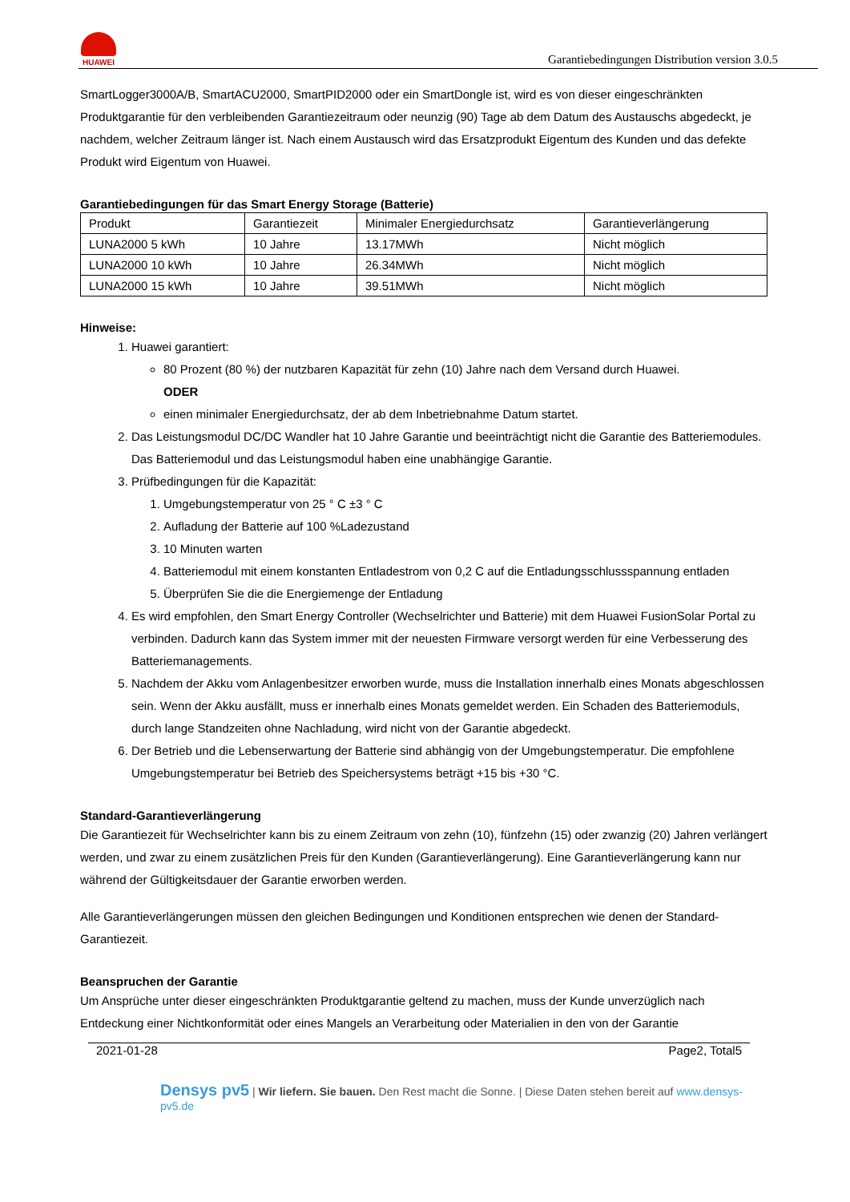HUAWEI
Garantiebedingungen Distribution version 3.0.5
SmartLogger3000A/B, SmartACU2000, SmartPID2000 oder ein SmartDongle ist, wird es von dieser eingeschränkten Produktgarantie für den verbleibenden Garantiezeitraum oder neunzig (90) Tage ab dem Datum des Austauschs abgedeckt, je nachdem, welcher Zeitraum länger ist. Nach einem Austausch wird das Ersatzprodukt Eigentum des Kunden und das defekte Produkt wird Eigentum von Huawei.
Garantiebedingungen für das Smart Energy Storage (Batterie)
| Produkt | Garantiezeit | Minimaler Energiedurchsatz | Garantieverlängerung |
| LUNA2000 5 kWh | 10 Jahre | 13.17MWh | Nicht möglich |
| LUNA2000 10 kWh | 10 Jahre | 26.34MWh | Nicht möglich |
| LUNA2000 15 kWh | 10 Jahre | 39.51MWh | Nicht möglich |
Hinweise:
1. Huawei garantiert:
80 Prozent (80 %) der nutzbaren Kapazität für zehn (10) Jahre nach dem Versand durch Huawei.
ODER
einen minimaler Energiedurchsatz, der ab dem Inbetriebnahme Datum startet.
2. Das Leistungsmodul DC/DC Wandler hat 10 Jahre Garantie und beeinträchtigt nicht die Garantie des Batteriemodules. Das Batteriemodul und das Leistungsmodul haben eine unabhängige Garantie.
3. Prüfbedingungen für die Kapazität:
1. Umgebungstemperatur von 25 ° C ±3 ° C
2. Aufladung der Batterie auf 100 %Ladezustand
3. 10 Minuten warten
4. Batteriemodul mit einem konstanten Entladestrom von 0,2 C auf die Entladungsschlussspannung entladen
5. Überprüfen Sie die die Energiemenge der Entladung
4. Es wird empfohlen, den Smart Energy Controller (Wechselrichter und Batterie) mit dem Huawei FusionSolar Portal zu verbinden. Dadurch kann das System immer mit der neuesten Firmware versorgt werden für eine Verbesserung des Batteriemanagements.
5. Nachdem der Akku vom Anlagenbesitzer erworben wurde, muss die Installation innerhalb eines Monats abgeschlossen sein. Wenn der Akku ausfällt, muss er innerhalb eines Monats gemeldet werden. Ein Schaden des Batteriemoduls, durch lange Standzeiten ohne Nachladung, wird nicht von der Garantie abgedeckt.
6. Der Betrieb und die Lebenserwartung der Batterie sind abhängig von der Umgebungstemperatur. Die empfohlene Umgebungstemperatur bei Betrieb des Speichersystems beträgt +15 bis +30 °C.
Standard-Garantieverlängerung
Die Garantiezeit für Wechselrichter kann bis zu einem Zeitraum von zehn (10), fünfzehn (15) oder zwanzig (20) Jahren verlängert werden, und zwar zu einem zusätzlichen Preis für den Kunden (Garantieverlängerung). Eine Garantieverlängerung kann nur während der Gültigkeitsdauer der Garantie erworben werden.
Alle Garantieverlängerungen müssen den gleichen Bedingungen und Konditionen entsprechen wie denen der Standard-Garantiezeit.
Beanspruchen der Garantie
Um Ansprüche unter dieser eingeschränkten Produktgarantie geltend zu machen, muss der Kunde unverzüglich nach Entdeckung einer Nichtkonformität oder eines Mangels an Verarbeitung oder Materialien in den von der Garantie
2021-01-28 Page2, Total5
Densys pv5 | Wir liefern. Sie bauen. Den Rest macht die Sonne. | Diese Daten stehen bereit auf www.densys-pv5.de